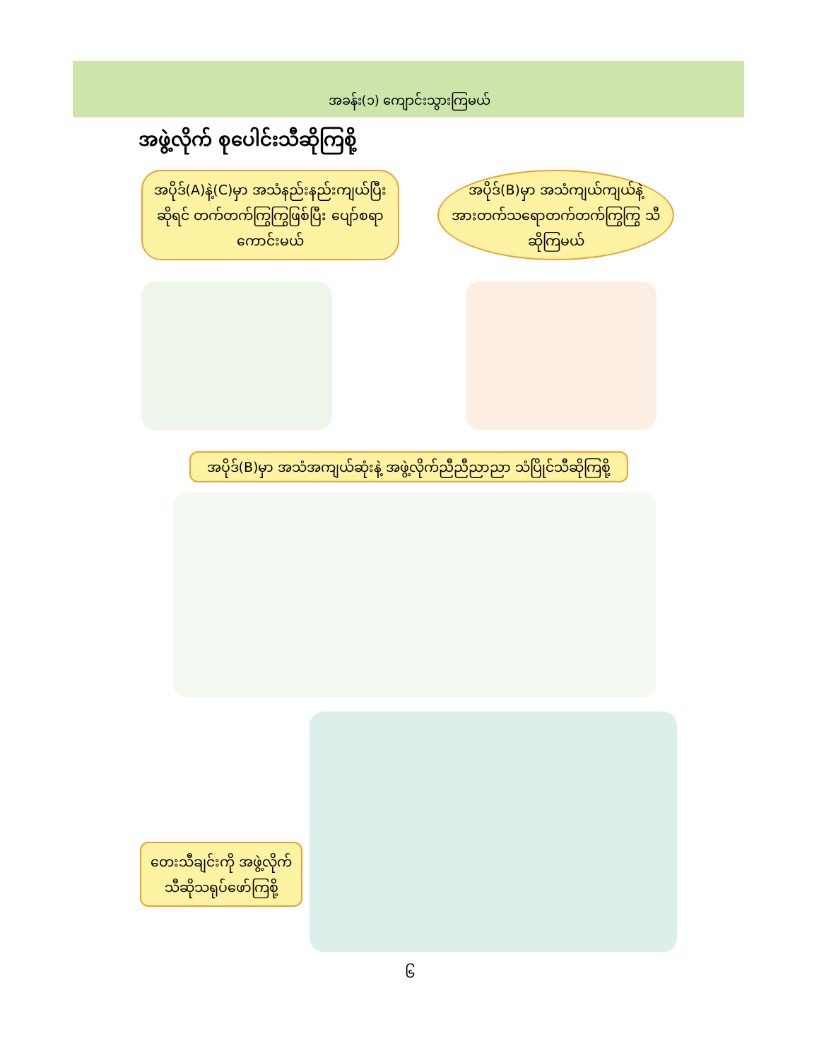အခန်း(၁) ကျောင်းသွားကြမယ်
အဖွဲ့လိုက် စုပေါင်းသီဆိုကြစို့
အပိုဒ်(A)နဲ့(C)မှာ အသံနည်းနည်းကျယ်ပြီး ဆိုရင် တက်တက်ကြွကြွဖြစ်ပြီး ပျော်စရာကောင်းမယ်
အပိုဒ်(B)မှာ အသံကျယ်ကျယ်နဲ့ အားတက်သရောတက်တက်ကြွကြွ သီဆိုကြမယ်
အပိုဒ်(B)မှာ အသံအကျယ်ဆုံးနဲ့ အဖွဲ့လိုက်ညီညီညာညာ သံပြိုင်သီဆိုကြစို့
တေးသီချင်းကို အဖွဲ့လိုက် သီဆိုသရုပ်ဖော်ကြစို့
၆